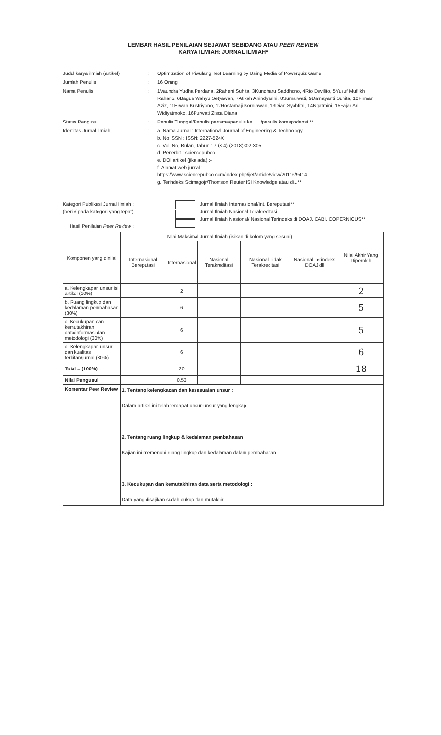LEMBAR HASIL PENILAIAN SEJAWAT SEBIDANG ATAU PEER REVIEW
KARYA ILMIAH: JURNAL ILMIAH*
Judul karya ilmiah (artikel)
:
Optimization of Piwulang Text Learning by Using Media of Powerquiz Game
Jumlah Penulis
:
16 Orang
Nama Penulis
:
1Vaundra Yudha Perdana, 2Raheni Suhita, 3Kundharu Saddhono, 4Rio Devilito, 5Yusuf Muflikh Raharjo, 6Bagus Wahyu Setyawan, 7Atikah Anindyarini, 8Sumarwati, 9Damayanti Suhita, 10Firman Aziz, 11Erwan Kustriyono, 12Rostamaji Korniawan, 13Dian Syahfitri, 14Ngatmini, 15Fajar Ari Widiyatmoko, 16Purwati Zisca Diana
Status Pengusul
:
Penulis Tunggal/Penulis pertama/penulis ke .... /penulis korespodensi **
Identitas Jurnal Ilmiah
:
a. Nama Jurnal : International Journal of Engineering & Technology
b. No ISSN : ISSN: 2227-524X
c. Vol, No, Bulan, Tahun : 7 (3.4) (2018)302-305
d. Penerbit : sciencepubco
e. DOI artikel (jika ada) :-
f. Alamat web jurnal :
https://www.sciencepubco.com/index.php/ijet/article/view/20116/9414
g. Terindeks Scimagojr/Thomson Reuter ISI Knowledge atau di...**
Kategori Publikasi Jurnal Ilmiah :
(beri √ pada kategori yang tepat)
Hasil Penilaian Peer Review :
Jurnal Ilmiah Internasional/Int. Bereputasi**
Jurnal Ilmiah Nasional Terakreditasi
Jurnal Ilmiah Nasional/ Nasional Terindeks di DOAJ, CABI, COPERNICUS**
| Komponen yang dinilai | Nilai Maksimal Jurnal Ilmiah (isikan di kolom yang sesuai) | | | | | Nilai Akhir Yang Diperoleh |
| --- | --- | --- | --- | --- | --- | --- |
| | Internasional Bereputasi | Internasional | Nasional Terakreditasi | Nasional Tidak Terakreditasi | Nasional Terindeks DOAJ dll | |
| a. Kelengkapan unsur isi artikel (10%) | | 2 | | | | 2 |
| b. Ruang lingkup dan kedalaman pembahasan (30%) | | 6 | | | | 5 |
| c. Kecukupan dan kemutakhiran data/informasi dan metodologi (30%) | | 6 | | | | 5 |
| d. Kelengkapan unsur dan kualitas terbitan/jurnal (30%) | | 6 | | | | 6 |
| Total = (100%) | | 20 | | | | 18 |
| Nilai Pengusul | | 0.53 | | | | |
| Komentar Peer Review | 1. Tentang kelengkapan dan kesesuaian unsur : Dalam artikel ini telah terdapat unsur-unsur yang lengkap 2. Tentang ruang lingkup & kedalaman pembahasan : Kajian ini memenuhi ruang lingkup dan kedalaman dalam pembahasan 3. Kecukupan dan kemutakhiran data serta metodologi : Data yang disajikan sudah cukup dan mutakhir | | | | | |